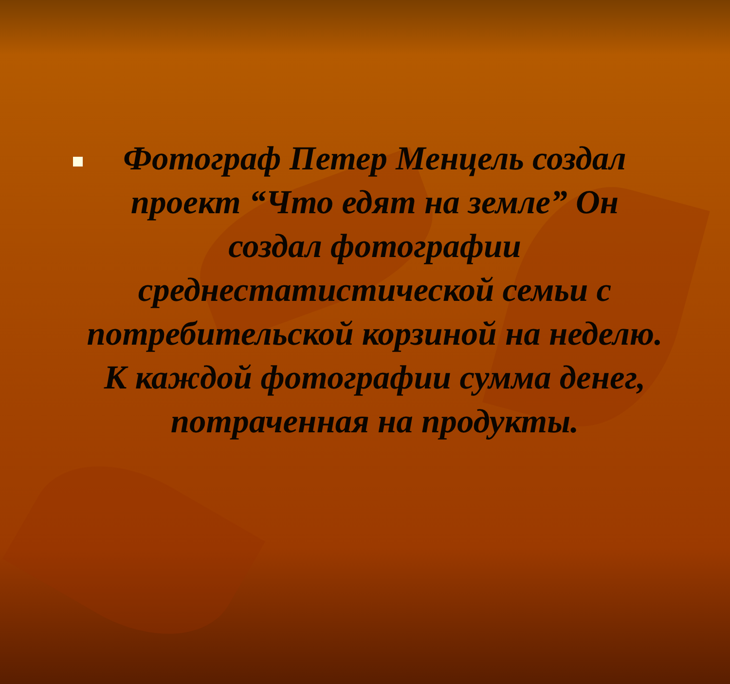Фотограф Петер Менцель создал проект “Что едят на земле” Он создал фотографии среднестатистической семьи с потребительской корзиной на неделю. К каждой фотографии сумма денег, потраченная на продукты.